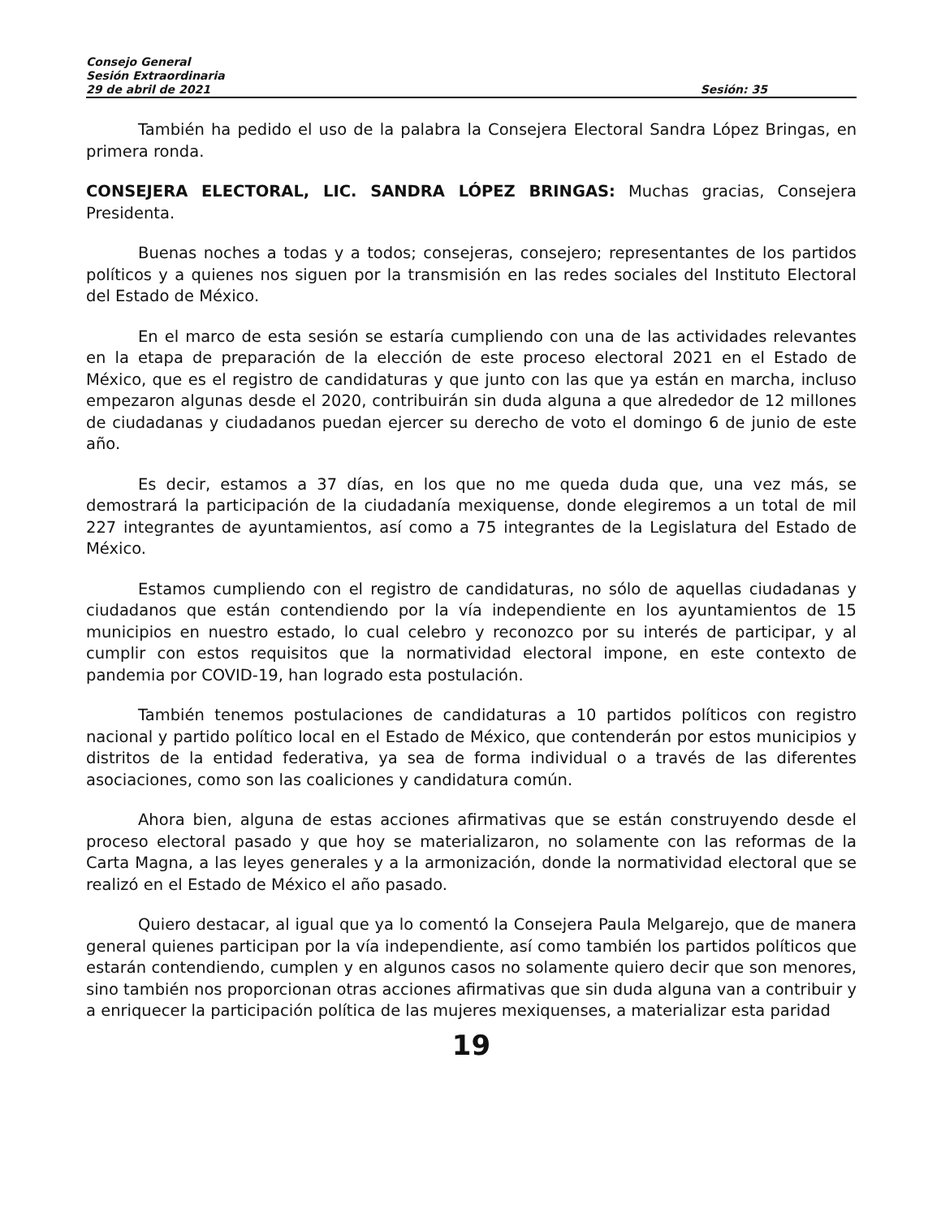Consejo General
Sesión Extraordinaria
29 de abril de 2021 Sesión: 35
También ha pedido el uso de la palabra la Consejera Electoral Sandra López Bringas, en primera ronda.
CONSEJERA ELECTORAL, LIC. SANDRA LÓPEZ BRINGAS: Muchas gracias, Consejera Presidenta.
Buenas noches a todas y a todos; consejeras, consejero; representantes de los partidos políticos y a quienes nos siguen por la transmisión en las redes sociales del Instituto Electoral del Estado de México.
En el marco de esta sesión se estaría cumpliendo con una de las actividades relevantes en la etapa de preparación de la elección de este proceso electoral 2021 en el Estado de México, que es el registro de candidaturas y que junto con las que ya están en marcha, incluso empezaron algunas desde el 2020, contribuirán sin duda alguna a que alrededor de 12 millones de ciudadanas y ciudadanos puedan ejercer su derecho de voto el domingo 6 de junio de este año.
Es decir, estamos a 37 días, en los que no me queda duda que, una vez más, se demostrará la participación de la ciudadanía mexiquense, donde elegiremos a un total de mil 227 integrantes de ayuntamientos, así como a 75 integrantes de la Legislatura del Estado de México.
Estamos cumpliendo con el registro de candidaturas, no sólo de aquellas ciudadanas y ciudadanos que están contendiendo por la vía independiente en los ayuntamientos de 15 municipios en nuestro estado, lo cual celebro y reconozco por su interés de participar, y al cumplir con estos requisitos que la normatividad electoral impone, en este contexto de pandemia por COVID-19, han logrado esta postulación.
También tenemos postulaciones de candidaturas a 10 partidos políticos con registro nacional y partido político local en el Estado de México, que contenderán por estos municipios y distritos de la entidad federativa, ya sea de forma individual o a través de las diferentes asociaciones, como son las coaliciones y candidatura común.
Ahora bien, alguna de estas acciones afirmativas que se están construyendo desde el proceso electoral pasado y que hoy se materializaron, no solamente con las reformas de la Carta Magna, a las leyes generales y a la armonización, donde la normatividad electoral que se realizó en el Estado de México el año pasado.
Quiero destacar, al igual que ya lo comentó la Consejera Paula Melgarejo, que de manera general quienes participan por la vía independiente, así como también los partidos políticos que estarán contendiendo, cumplen y en algunos casos no solamente quiero decir que son menores, sino también nos proporcionan otras acciones afirmativas que sin duda alguna van a contribuir y a enriquecer la participación política de las mujeres mexiquenses, a materializar esta paridad
19